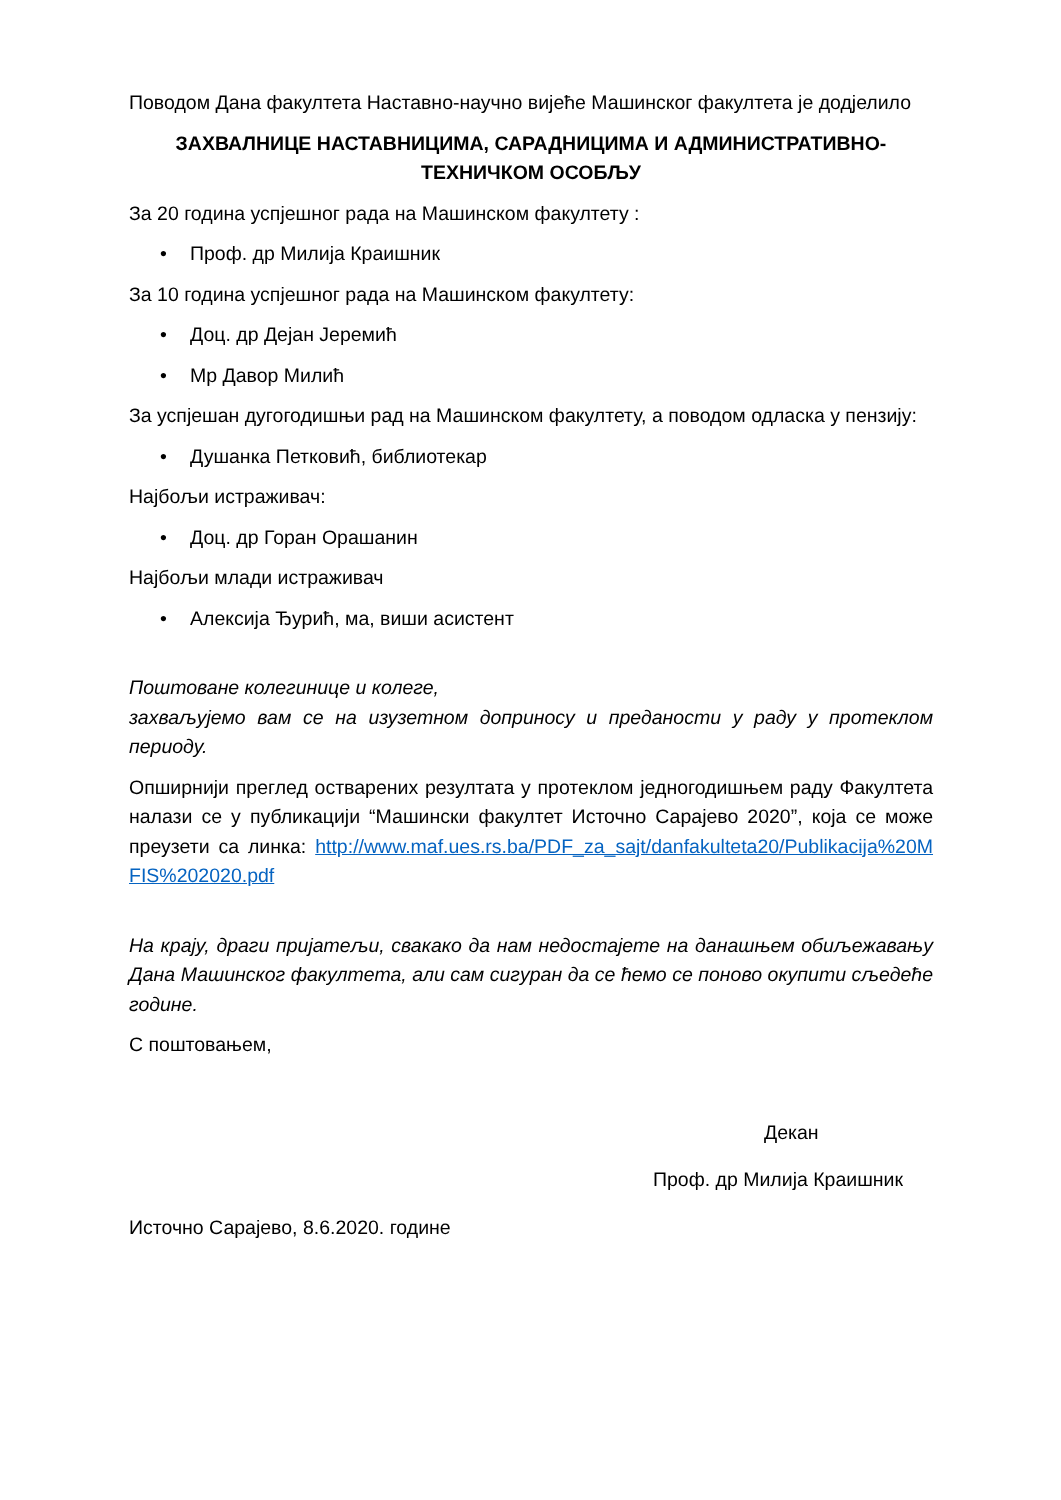Поводом Дана факултета Наставно-научно вијеће Машинског факултета је додјелило
ЗАХВАЛНИЦЕ НАСТАВНИЦИМА, САРАДНИЦИМА И АДМИНИСТРАТИВНО-ТЕХНИЧКОМ ОСОБЉУ
За 20 година успјешног рада на Машинском факултету :
• Проф. др Милија Краишник
За 10 година успјешног рада на Машинском факултету:
• Доц. др Дејан Јеремић
• Мр Давор Милић
За успјешан дугогодишњи рад на Машинском факултету, а поводом одласка у пензију:
• Душанка Петковић, библиотекар
Најбољи истраживач:
• Доц. др Горан Орашанин
Најбољи млади истраживач
• Алексија Ђурић, ма, виши асистент
Поштоване колегинице и колеге,
захваљујемо вам се на изузетном доприносу и предaности у раду у протеклом периоду.
Опширнији преглед остварених резултата у протеклом једногодишњем раду Факултета налази се у публикацији “Машински факултет Источно Сарајево 2020”, која се може преузети са линка: http://www.maf.ues.rs.ba/PDF_za_sajt/danfakulteta20/Publikacija%20MFIS%202020.pdf
На крају, драги пријатељи, свакако да нам недостајете на данашњем обиљежавању Дана Машинског факултета, али сам сигуран да се ћемо се поново окупити сљедеће године.
С поштовањем,
Декан
Проф. др Милија Краишник
Источно Сарајево, 8.6.2020. године